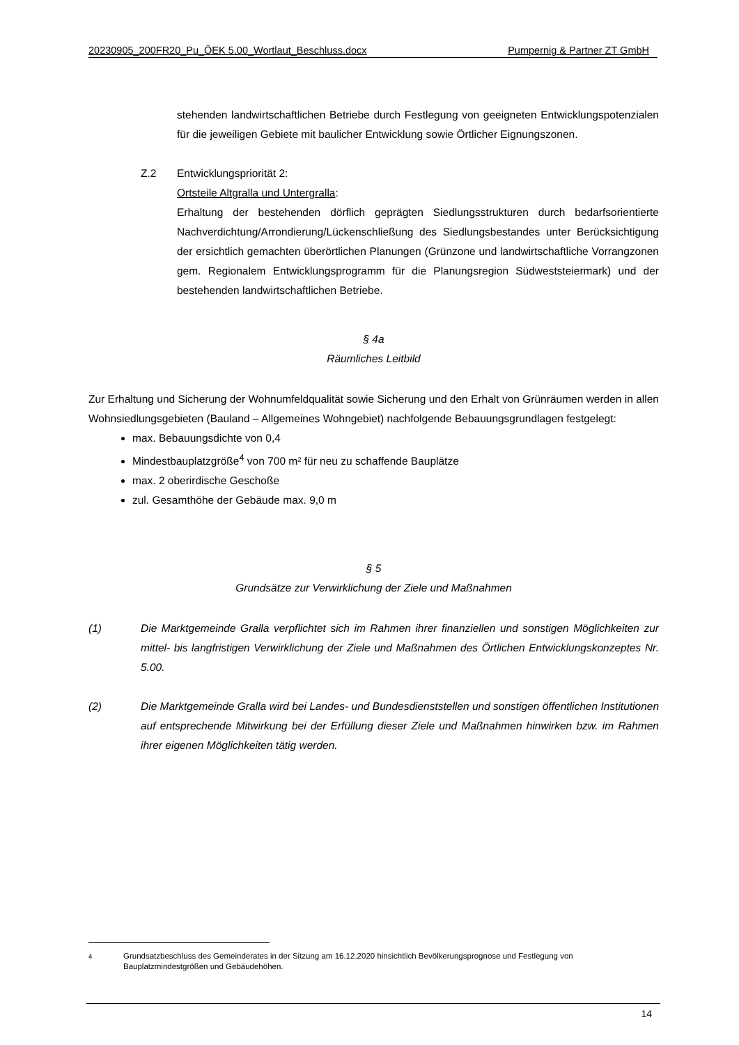20230905_200FR20_Pu_ÖEK 5.00_Wortlaut_Beschluss.docx Pumpernig & Partner ZT GmbH
stehenden landwirtschaftlichen Betriebe durch Festlegung von geeigneten Entwicklungspotenzialen für die jeweiligen Gebiete mit baulicher Entwicklung sowie Örtlicher Eignungszonen.
Z.2 Entwicklungspriorität 2:
Ortsteile Altgralla und Untergralla:
Erhaltung der bestehenden dörflich geprägten Siedlungsstrukturen durch bedarfsorientierte Nachverdichtung/Arrondierung/Lückenschließung des Siedlungsbestandes unter Berücksichtigung der ersichtlich gemachten überörtlichen Planungen (Grünzone und landwirtschaftliche Vorrangzonen gem. Regionalem Entwicklungsprogramm für die Planungsregion Südweststeiermark) und der bestehenden landwirtschaftlichen Betriebe.
§ 4a
Räumliches Leitbild
Zur Erhaltung und Sicherung der Wohnumfeldqualität sowie Sicherung und den Erhalt von Grünräumen werden in allen Wohnsiedlungsgebieten (Bauland – Allgemeines Wohngebiet) nachfolgende Bebauungsgrundlagen festgelegt:
max. Bebauungsdichte von 0,4
Mindestbauplatzgröße<sup>4</sup> von 700 m² für neu zu schaffende Bauplätze
max. 2 oberirdische Geschoße
zul. Gesamthöhe der Gebäude max. 9,0 m
§ 5
Grundsätze zur Verwirklichung der Ziele und Maßnahmen
(1) Die Marktgemeinde Gralla verpflichtet sich im Rahmen ihrer finanziellen und sonstigen Möglichkeiten zur mittel- bis langfristigen Verwirklichung der Ziele und Maßnahmen des Örtlichen Entwicklungskonzeptes Nr. 5.00.
(2) Die Marktgemeinde Gralla wird bei Landes- und Bundesdienststellen und sonstigen öffentlichen Institutionen auf entsprechende Mitwirkung bei der Erfüllung dieser Ziele und Maßnahmen hinwirken bzw. im Rahmen ihrer eigenen Möglichkeiten tätig werden.
<sup>4</sup> Grundsatzbeschluss des Gemeinderates in der Sitzung am 16.12.2020 hinsichtlich Bevölkerungsprognose und Festlegung von Bauplatzmindestgrößen und Gebäudehöhen.
14